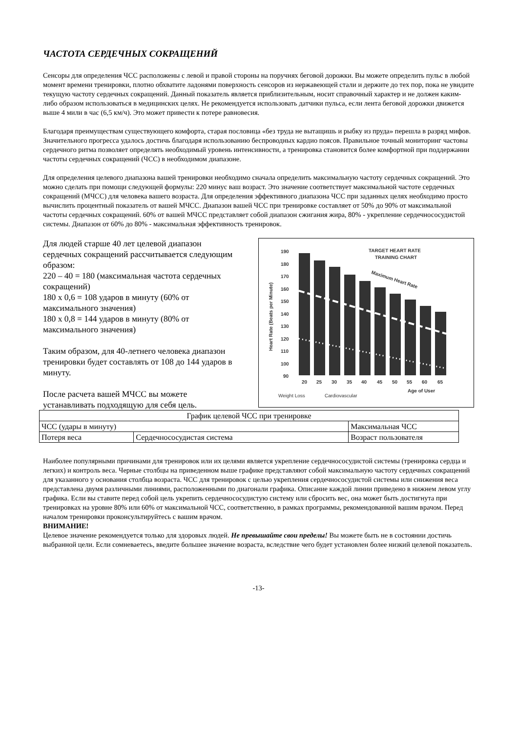ЧАСТОТА СЕРДЕЧНЫХ СОКРАЩЕНИЙ
Сенсоры для определения ЧСС расположены с левой и правой стороны на поручнях беговой дорожки. Вы можете определить пульс в любой момент времени тренировки, плотно обхватите ладонями поверхность сенсоров из нержавеющей стали и держите до тех пор, пока не увидите текущую частоту сердечных сокращений. Данный показатель является приблизительным, носит справочный характер и не должен каким-либо образом использоваться в медицинских целях. Не рекомендуется использовать датчики пульса, если лента беговой дорожки движется выше 4 мили в час (6,5 км/ч). Это может привести к потере равновесия.
Благодаря преимуществам существующего комфорта, старая пословица «без труда не вытащишь и рыбку из пруда» перешла в разряд мифов. Значительного прогресса удалось достичь благодаря использованию беспроводных кардио поясов. Правильное точный мониторинг частовы сердечного ритма позволяет определять необходимый уровень интенсивности, а тренировка становится более комфортной при поддержании частоты сердечных сокращений (ЧСС) в необходимом диапазоне.
Для определения целевого диапазона вашей тренировки необходимо сначала определить максимальную частоту сердечных сокращений. Это можно сделать при помощи следующей формулы: 220 минус ваш возраст. Это значение соответствует максимальной частоте сердечных сокращений (МЧСС) для человека вашего возраста. Для определения эффективного диапазона ЧСС при заданных целях необходимо просто вычислить процентный показатель от вашей МЧСС. Диапазон вашей ЧСС при тренировке составляет от 50% до 90% от максимальной частоты сердечных сокращений. 60% от вашей МЧСС представляет собой диапазон сжигания жира, 80% - укрепление сердечнососудистой системы. Диапазон от 60% до 80% - максимальная эффективность тренировок.
Для людей старше 40 лет целевой диапазон сердечных сокращений рассчитывается следующим образом:
220 – 40 = 180 (максимальная частота сердечных сокращений)
180 x 0,6 = 108 ударов в минуту (60% от максимального значения)
180 x 0,8 = 144 ударов в минуту (80% от максимального значения)
Таким образом, для 40-летнего человека диапазон тренировки будет составлять от 108 до 144 ударов в минуту.
После расчета вашей МЧСС вы можете устанавливать подходящую для себя цель.
TARGET HEART RATE
TRAINING CHART
190
180
170
160
150
140
130
120
110
100
90
Maximum Heart Rate
20
25
30
35
40
45
50
55
60
65
Age of User
Weight Loss
Cardiovascular
Heart Rate (Beats per Minute)
| График целевой ЧСС при тренировке | | |
| ЧСС (удары в минуту) | | Максимальная ЧСС |
| Потеря веса | Сердечнососудистая система | Возраст пользователя |
Наиболее популярными причинами для тренировок или их целями является укрепление сердечнососудистой системы (тренировка сердца и легких) и контроль веса. Черные столбцы на приведенном выше графике представляют собой максимальную частоту сердечных сокращений для указанного у основания столбца возраста. ЧСС для тренировок с целью укрепления сердечнососудистой системы или снижения веса представлена двумя различными линиями, расположенными по диагонали графика. Описание каждой линии приведено в нижнем левом углу графика. Если вы ставите перед собой цель укрепить сердечнососудистую систему или сбросить вес, она может быть достигнута при тренировках на уровне 80% или 60% от максимальной ЧСС, соответственно, в рамках программы, рекомендованной вашим врачом. Перед началом тренировки проконсультируйтесь с вашим врачом.
ВНИМАНИЕ!
Целевое значение рекомендуется только для здоровых людей. Не превышайте свои пределы! Вы можете быть не в состоянии достичь выбранной цели. Если сомневаетесь, введите большее значение возраста, вследствие чего будет установлен более низкий целевой показатель.
-13-